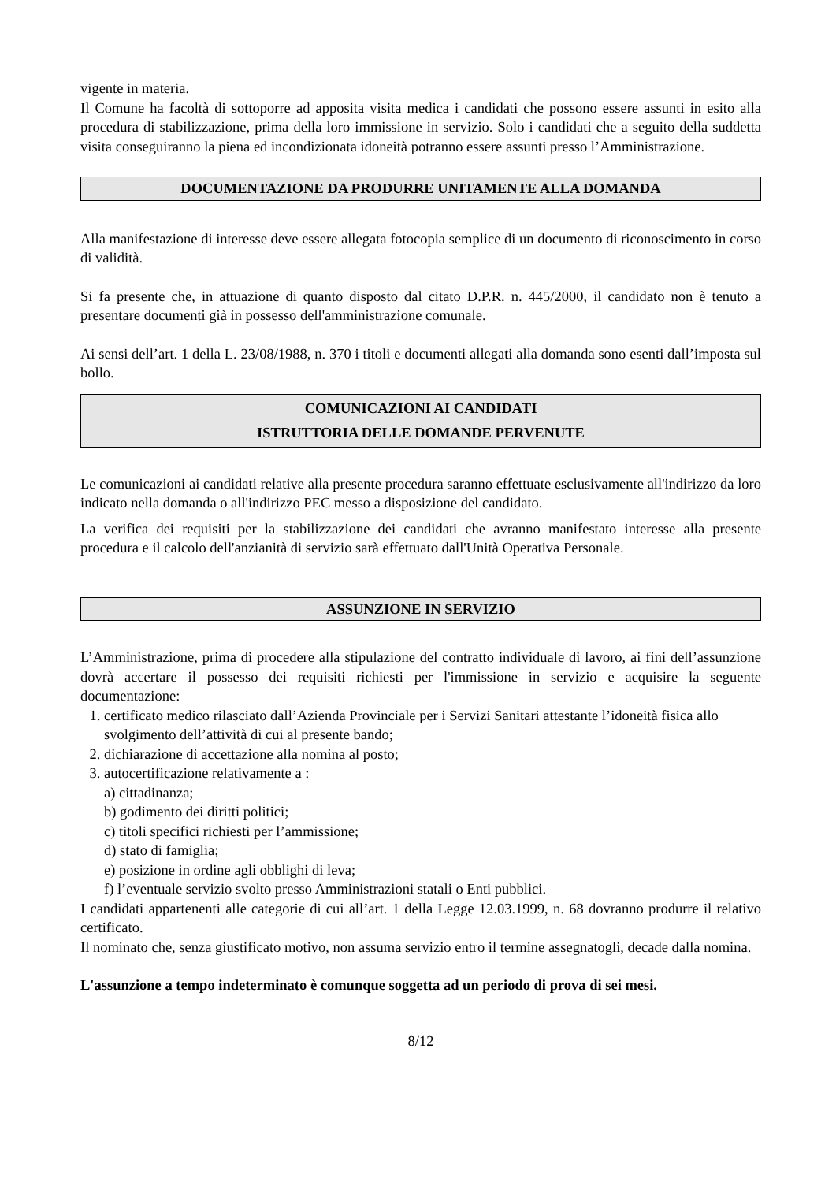vigente in materia.
Il Comune ha facoltà di sottoporre ad apposita visita medica i candidati che possono essere assunti in esito alla procedura di stabilizzazione, prima della loro immissione in servizio. Solo i candidati che a seguito della suddetta visita conseguiranno la piena ed incondizionata idoneità potranno essere assunti presso l’Amministrazione.
DOCUMENTAZIONE DA PRODURRE UNITAMENTE ALLA DOMANDA
Alla manifestazione di interesse deve essere allegata fotocopia semplice di un documento di riconoscimento in corso di validità.
Si fa presente che, in attuazione di quanto disposto dal citato D.P.R. n. 445/2000, il candidato non è tenuto a presentare documenti già in possesso dell'amministrazione comunale.
Ai sensi dell’art. 1 della L. 23/08/1988, n. 370 i titoli e documenti allegati alla domanda sono esenti dall’imposta sul bollo.
COMUNICAZIONI AI CANDIDATI
ISTRUTTORIA DELLE DOMANDE PERVENUTE
Le comunicazioni ai candidati relative alla presente procedura saranno effettuate esclusivamente all'indirizzo da loro indicato nella domanda o all'indirizzo PEC messo a disposizione del candidato.
La verifica dei requisiti per la stabilizzazione dei candidati che avranno manifestato interesse alla presente procedura e il calcolo dell'anzianità di servizio sarà effettuato dall'Unità Operativa Personale.
ASSUNZIONE IN SERVIZIO
L’Amministrazione, prima di procedere alla stipulazione del contratto individuale di lavoro, ai fini dell’assunzione dovrà accertare il possesso dei requisiti richiesti per l'immissione in servizio e acquisire la seguente documentazione:
1. certificato medico rilasciato dall’Azienda Provinciale per i Servizi Sanitari attestante l’idoneità fisica allo svolgimento dell’attività di cui al presente bando;
2. dichiarazione di accettazione alla nomina al posto;
3. autocertificazione relativamente a :
a) cittadinanza;
b) godimento dei diritti politici;
c) titoli specifici richiesti per l’ammissione;
d) stato di famiglia;
e) posizione in ordine agli obblighi di leva;
f) l’eventuale servizio svolto presso Amministrazioni statali o Enti pubblici.
I candidati appartenenti alle categorie di cui all’art. 1 della Legge 12.03.1999, n. 68 dovranno produrre il relativo certificato.
Il nominato che, senza giustificato motivo, non assuma servizio entro il termine assegnatogli, decade dalla nomina.
L'assunzione a tempo indeterminato è comunque soggetta ad un periodo di prova di sei mesi.
8/12